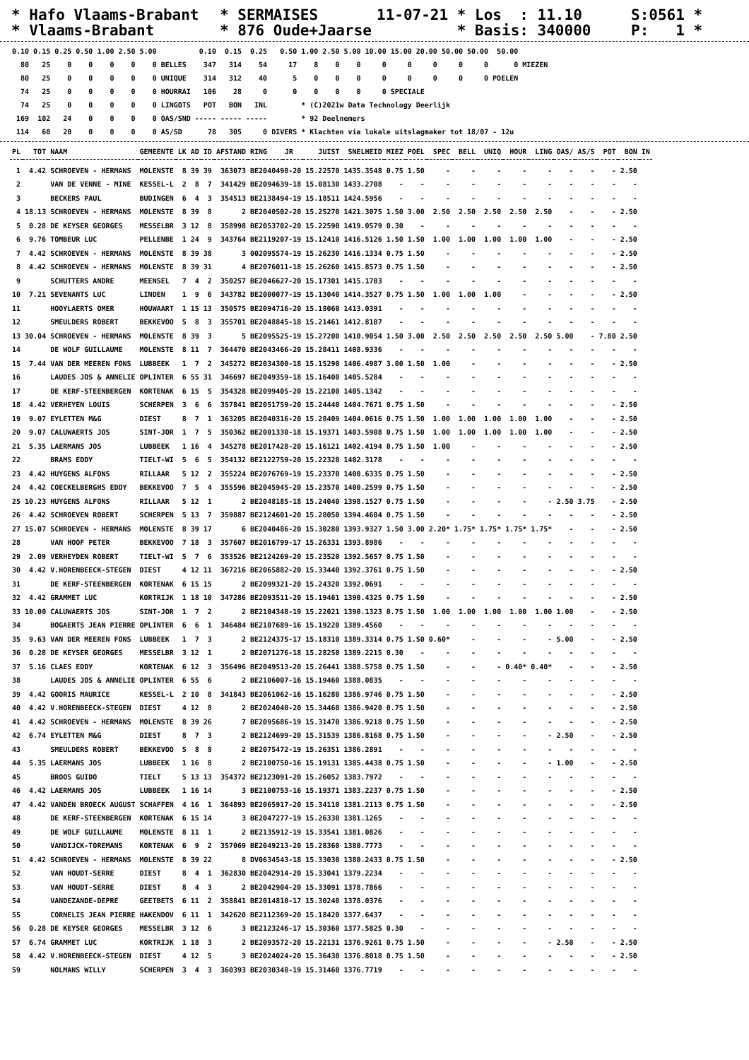* Hafo Vlaams-Brabant
* Vlaams-Brabant
* SERMAISES
* 876 Oude+Jaarse
11-07-21 * Los : 11.10
* Basis: 340000
S:0561 *
P: 1 *
| 0.10 | 0.15 | 0.25 | 0.50 | 1.00 | 2.50 | 5.00 | | 0.10 | 0.15 | 0.25 | 0.50 | 1.00 | 2.50 | 5.00 | 10.00 | 15.00 | 20.00 | 50.00 | 50.00 | 50.00 | |
| 80 | 25 | 0 | 0 | 0 | 0 | 0 | BELLES | 347 | 314 | 54 | 17 | 8 | 0 | 0 | 0 | 0 | 0 | 0 | 0 | 0 | MIEZEN |
| 80 | 25 | 0 | 0 | 0 | 0 | 0 | UNIQUE | 314 | 312 | 40 | 5 | 0 | 0 | 0 | 0 | 0 | 0 | 0 | 0 | POELEN | |
| 74 | 25 | 0 | 0 | 0 | 0 | 0 | HOURRAI | 106 | 28 | 0 | 0 | 0 | 0 | 0 | 0 | SPECIALE | | | | | |
| 74 | 25 | 0 | 0 | 0 | 0 | 0 | LINGOTS | POT | BON | INL | | * (C)2021w Data Technology Deerlijk | | | | | | | | | |
| 169 | 102 | 24 | 0 | 0 | 0 | 0 | OAS/SND | ----- | ----- | ----- | | * 92 Deelnemers | | | | | | | | | |
| 114 | 60 | 20 | 0 | 0 | 0 | 0 | AS/SD | 78 | 305 | 0 | DIVERS | * Klachten via lokale uitslagmaker tot 18/07 - 12u | | | | | | | | | |
| PL | TOT | NAAM | GEMEENTE | LK | AD | ID | AFSTAND | RING | JR | JUIST | SNELHEID | MIEZ | POEL | SPEC | BELL | UNIQ | HOUR | LING | OAS/ | AS/S | POT | BON | IN |
| --- | --- | --- | --- | --- | --- | --- | --- | --- | --- | --- | --- | --- | --- | --- | --- | --- | --- | --- | --- | --- | --- | --- | --- |
| 1 | 4.42 | SCHROEVEN - HERMANS | MOLENSTE | 8 | 39 | 39 | 363073 | BE2040498-20 | | 15.22570 | 1435.3548 | 0.75 | 1.50 | - | - | - | - | - | - | - | - | 2.50 | |
| 2 | | VAN DE VENNE - MINE | KESSEL-L | 2 | 8 | 7 | 341429 | BE2094639-18 | | 15.08130 | 1433.2708 | - | - | - | - | - | - | - | - | - | - | - | |
| 3 | | BECKERS PAUL | BUDINGEN | 6 | 4 | 3 | 354513 | BE2138494-19 | | 15.18511 | 1424.5956 | - | - | - | - | - | - | - | - | - | - | - | |
| 4 | 18.13 | SCHROEVEN - HERMANS | MOLENSTE | 8 | 39 | 8 | 2 | BE2040502-20 | | 15.25270 | 1421.3075 | 1.50 | 3.00 | 2.50 | 2.50 | 2.50 | 2.50 | 2.50 | - | - | - | 2.50 | |
| 5 | 0.28 | DE KEYSER GEORGES | MESSELBR | 3 | 12 | 8 | 358998 | BE2053702-20 | | 15.22590 | 1419.0579 | 0.30 | - | - | - | - | - | - | - | - | - | - | |
| 6 | 9.76 | TOMBEUR LUC | PELLENBE | 1 | 24 | 9 | 343764 | BE2119207-19 | | 15.12410 | 1416.5126 | 1.50 | 1.50 | 1.00 | 1.00 | 1.00 | 1.00 | 1.00 | - | - | - | 2.50 | |
| 7 | 4.42 | SCHROEVEN - HERMANS | MOLENSTE | 8 | 39 | 38 | 3 | 002095574-19 | | 15.26230 | 1416.1334 | 0.75 | 1.50 | - | - | - | - | - | - | - | - | 2.50 | |
| 8 | 4.42 | SCHROEVEN - HERMANS | MOLENSTE | 8 | 39 | 31 | 4 | BE2076011-18 | | 15.26260 | 1415.8573 | 0.75 | 1.50 | - | - | - | - | - | - | - | - | 2.50 | |
| 9 | | SCHUTTERS ANDRE | MEENSEL | 7 | 4 | 2 | 350257 | BE2046627-20 | | 15.17301 | 1415.1703 | - | - | - | - | - | - | - | - | - | - | - | |
| 10 | 7.21 | SEVENANTS LUC | LINDEN | 1 | 9 | 6 | 343782 | BE2000077-19 | | 15.13040 | 1414.3527 | 0.75 | 1.50 | 1.00 | 1.00 | 1.00 | - | - | - | - | - | 2.50 | |
| 11 | | HOOYLAERTS OMER | HOUWAART | 1 | 15 | 13 | 350575 | BE2094716-20 | | 15.18060 | 1413.0391 | - | - | - | - | - | - | - | - | - | - | - | |
| 12 | | SMEULDERS ROBERT | BEKKEVOO | 5 | 8 | 3 | 355701 | BE2048845-18 | | 15.21461 | 1412.8107 | - | - | - | - | - | - | - | - | - | - | - | |
| 13 | 30.04 | SCHROEVEN - HERMANS | MOLENSTE | 8 | 39 | 3 | 5 | BE2095525-19 | | 15.27200 | 1410.9054 | 1.50 | 3.00 | 2.50 | 2.50 | 2.50 | 2.50 | 2.50 | 5.00 | - | 7.80 | 2.50 | |
| 14 | | DE WOLF GUILLAUME | MOLENSTE | 8 | 11 | 7 | 364470 | BE2043466-20 | | 15.28411 | 1408.9336 | - | - | - | - | - | - | - | - | - | - | - | |
| 15 | 7.44 | VAN DER MEEREN FONS | LUBBEEK | 1 | 7 | 2 | 345272 | BE2034300-18 | | 15.15290 | 1406.4987 | 3.00 | 1.50 | 1.00 | - | - | - | - | - | - | - | 2.50 | |
| 16 | | LAUDES JOS & ANNELIE | OPLINTER | 6 | 55 | 31 | 346697 | BE2049359-18 | | 15.16400 | 1405.5284 | - | - | - | - | - | - | - | - | - | - | - | |
| 17 | | DE KERF-STEENBERGEN | KORTENAK | 6 | 15 | 5 | 354328 | BE2099405-20 | | 15.22100 | 1405.1342 | - | - | - | - | - | - | - | - | - | - | - | |
| 18 | 4.42 | VERHEYEN LOUIS | SCHERPEN | 3 | 6 | 6 | 357841 | BE2051759-20 | | 15.24440 | 1404.7671 | 0.75 | 1.50 | - | - | - | - | - | - | - | - | 2.50 | |
| 19 | 9.07 | EYLETTEN M&G | DIEST | 8 | 7 | 1 | 363205 | BE2040316-20 | | 15.28409 | 1404.0616 | 0.75 | 1.50 | 1.00 | 1.00 | 1.00 | 1.00 | 1.00 | - | - | - | 2.50 | |
| 20 | 9.07 | CALUWAERTS JOS | SINT-JOR | 1 | 7 | 5 | 350362 | BE2001330-18 | | 15.19371 | 1403.5908 | 0.75 | 1.50 | 1.00 | 1.00 | 1.00 | 1.00 | 1.00 | - | - | - | 2.50 | |
| 21 | 5.35 | LAERMANS JOS | LUBBEEK | 1 | 16 | 4 | 345278 | BE2017428-20 | | 15.16121 | 1402.4194 | 0.75 | 1.50 | 1.00 | - | - | - | - | - | - | - | 2.50 | |
| 22 | | BRAMS EDDY | TIELT-WI | 5 | 6 | 5 | 354132 | BE2122759-20 | | 15.22320 | 1402.3178 | - | - | - | - | - | - | - | - | - | - | - | |
| 23 | 4.42 | HUYGENS ALFONS | RILLAAR | 5 | 12 | 2 | 355224 | BE2076769-19 | | 15.23370 | 1400.6335 | 0.75 | 1.50 | - | - | - | - | - | - | - | - | 2.50 | |
| 24 | 4.42 | COECKELBERGHS EDDY | BEKKEVOO | 7 | 5 | 4 | 355596 | BE2045945-20 | | 15.23570 | 1400.2599 | 0.75 | 1.50 | - | - | - | - | - | - | - | - | 2.50 | |
| 25 | 10.23 | HUYGENS ALFONS | RILLAAR | 5 | 12 | 1 | 2 | BE2048185-18 | | 15.24040 | 1398.1527 | 0.75 | 1.50 | - | - | - | - | - | 2.50 | 3.75 | - | 2.50 | |
| 26 | 4.42 | SCHROEVEN ROBERT | SCHERPEN | 5 | 13 | 7 | 359887 | BE2124601-20 | | 15.28050 | 1394.4604 | 0.75 | 1.50 | - | - | - | - | - | - | - | - | 2.50 | |
| 27 | 15.07 | SCHROEVEN - HERMANS | MOLENSTE | 8 | 39 | 17 | 6 | BE2040486-20 | | 15.30280 | 1393.9327 | 1.50 | 3.00 | 2.20* | 1.75* | 1.75* | 1.75* | 1.75* | - | - | - | 2.50 | |
| 28 | | VAN HOOF PETER | BEKKEVOO | 7 | 18 | 3 | 357607 | BE2016799-17 | | 15.26331 | 1393.8986 | - | - | - | - | - | - | - | - | - | - | - | |
| 29 | 2.09 | VERHEYDEN ROBERT | TIELT-WI | 5 | 7 | 6 | 353526 | BE2124269-20 | | 15.23520 | 1392.5657 | 0.75 | 1.50 | - | - | - | - | - | - | - | - | - | |
| 30 | 4.42 | V.HORENBEECK-STEGEN | DIEST | 4 | 12 | 11 | 367216 | BE2065882-20 | | 15.33440 | 1392.3761 | 0.75 | 1.50 | - | - | - | - | - | - | - | - | 2.50 | |
| 31 | | DE KERF-STEENBERGEN | KORTENAK | 6 | 15 | 15 | 2 | BE2099321-20 | | 15.24320 | 1392.0691 | - | - | - | - | - | - | - | - | - | - | - | |
| 32 | 4.42 | GRAMMET LUC | KORTRIJK | 1 | 18 | 10 | 347286 | BE2093511-20 | | 15.19461 | 1390.4325 | 0.75 | 1.50 | - | - | - | - | - | - | - | - | 2.50 | |
| 33 | 10.00 | CALUWAERTS JOS | SINT-JOR | 1 | 7 | 2 | 2 | BE2104348-19 | | 15.22021 | 1390.1323 | 0.75 | 1.50 | 1.00 | 1.00 | 1.00 | 1.00 | 1.00 | 1.00 | - | - | 2.50 | |
| 34 | | BOGAERTS JEAN PIERRE | OPLINTER | 6 | 6 | 1 | 346484 | BE2107689-16 | | 15.19220 | 1389.4560 | - | - | - | - | - | - | - | - | - | - | - | |
| 35 | 9.63 | VAN DER MEEREN FONS | LUBBEEK | 1 | 7 | 3 | 2 | BE2124375-17 | | 15.18310 | 1389.3314 | 0.75 | 1.50 | 0.60* | - | - | - | - | 5.00 | - | - | 2.50 | |
| 36 | 0.28 | DE KEYSER GEORGES | MESSELBR | 3 | 12 | 1 | 2 | BE2071276-18 | | 15.28250 | 1389.2215 | 0.30 | - | - | - | - | - | - | - | - | - | - | |
| 37 | 5.16 | CLAES EDDY | KORTENAK | 6 | 12 | 3 | 356496 | BE2049513-20 | | 15.26441 | 1388.5758 | 0.75 | 1.50 | - | - | - | 0.40* | 0.40* | - | - | - | 2.50 | |
| 38 | | LAUDES JOS & ANNELIE | OPLINTER | 6 | 55 | 6 | 2 | BE2106007-16 | | 15.19460 | 1388.0835 | - | - | - | - | - | - | - | - | - | - | - | |
| 39 | 4.42 | GOORIS MAURICE | KESSEL-L | 2 | 10 | 8 | 341843 | BE2061062-16 | | 15.16280 | 1386.9746 | 0.75 | 1.50 | - | - | - | - | - | - | - | - | 2.50 | |
| 40 | 4.42 | V.HORENBEECK-STEGEN | DIEST | 4 | 12 | 8 | 2 | BE2024040-20 | | 15.34460 | 1386.9420 | 0.75 | 1.50 | - | - | - | - | - | - | - | - | 2.50 | |
| 41 | 4.42 | SCHROEVEN - HERMANS | MOLENSTE | 8 | 39 | 26 | 7 | BE2095686-19 | | 15.31470 | 1386.9218 | 0.75 | 1.50 | - | - | - | - | - | - | - | - | 2.50 | |
| 42 | 6.74 | EYLETTEN M&G | DIEST | 8 | 7 | 3 | 2 | BE2124699-20 | | 15.31539 | 1386.8168 | 0.75 | 1.50 | - | - | - | - | - | 2.50 | - | - | 2.50 | |
| 43 | | SMEULDERS ROBERT | BEKKEVOO | 5 | 8 | 8 | 2 | BE2075472-19 | | 15.26351 | 1386.2891 | - | - | - | - | - | - | - | - | - | - | - | |
| 44 | 5.35 | LAERMANS JOS | LUBBEEK | 1 | 16 | 8 | 2 | BE2100750-16 | | 15.19131 | 1385.4438 | 0.75 | 1.50 | - | - | - | - | - | 1.00 | - | - | 2.50 | |
| 45 | | BROOS GUIDO | TIELT | 5 | 13 | 13 | 354372 | BE2123091-20 | | 15.26052 | 1383.7972 | - | - | - | - | - | - | - | - | - | - | - | |
| 46 | 4.42 | LAERMANS JOS | LUBBEEK | 1 | 16 | 14 | 3 | BE2100753-16 | | 15.19371 | 1383.2237 | 0.75 | 1.50 | - | - | - | - | - | - | - | - | 2.50 | |
| 47 | 4.42 | VANDEN BROECK AUGUST | SCHAFFEN | 4 | 16 | 1 | 364893 | BE2065917-20 | | 15.34110 | 1381.2113 | 0.75 | 1.50 | - | - | - | - | - | - | - | - | 2.50 | |
| 48 | | DE KERF-STEENBERGEN | KORTENAK | 6 | 15 | 14 | 3 | BE2047277-19 | | 15.26330 | 1381.1265 | - | - | - | - | - | - | - | - | - | - | - | |
| 49 | | DE WOLF GUILLAUME | MOLENSTE | 8 | 11 | 1 | 2 | BE2135912-19 | | 15.33541 | 1381.0826 | - | - | - | - | - | - | - | - | - | - | - | |
| 50 | | VANDIJCK-TOREMANS | KORTENAK | 6 | 9 | 2 | 357069 | BE2049213-20 | | 15.28360 | 1380.7773 | - | - | - | - | - | - | - | - | - | - | - | |
| 51 | 4.42 | SCHROEVEN - HERMANS | MOLENSTE | 8 | 39 | 22 | 8 | DV0634543-18 | | 15.33030 | 1380.2433 | 0.75 | 1.50 | - | - | - | - | - | - | - | - | 2.50 | |
| 52 | | VAN HOUDT-SERRE | DIEST | 8 | 4 | 1 | 362830 | BE2042914-20 | | 15.33041 | 1379.2234 | - | - | - | - | - | - | - | - | - | - | - | |
| 53 | | VAN HOUDT-SERRE | DIEST | 8 | 4 | 3 | 2 | BE2042904-20 | | 15.33091 | 1378.7866 | - | - | - | - | - | - | - | - | - | - | - | |
| 54 | | VANDEZANDE-DEPRE | GEETBETS | 6 | 11 | 2 | 358841 | BE2014810-17 | | 15.30240 | 1378.0376 | - | - | - | - | - | - | - | - | - | - | - | |
| 55 | | CORNELIS JEAN PIERRE | HAKENDOV | 6 | 11 | 1 | 342620 | BE2112369-20 | | 15.18420 | 1377.6437 | - | - | - | - | - | - | - | - | - | - | - | |
| 56 | 0.28 | DE KEYSER GEORGES | MESSELBR | 3 | 12 | 6 | 3 | BE2123246-17 | | 15.30360 | 1377.5825 | 0.30 | - | - | - | - | - | - | - | - | - | - | |
| 57 | 6.74 | GRAMMET LUC | KORTRIJK | 1 | 18 | 3 | 2 | BE2093572-20 | | 15.22131 | 1376.9261 | 0.75 | 1.50 | - | - | - | - | - | 2.50 | - | - | 2.50 | |
| 58 | 4.42 | V.HORENBEECK-STEGEN | DIEST | 4 | 12 | 5 | 3 | BE2024024-20 | | 15.36430 | 1376.8018 | 0.75 | 1.50 | - | - | - | - | - | - | - | - | 2.50 | |
| 59 | | NOLMANS WILLY | SCHERPEN | 3 | 4 | 3 | 360393 | BE2030348-19 | | 15.31460 | 1376.7719 | - | - | - | - | - | - | - | - | - | - | - | |